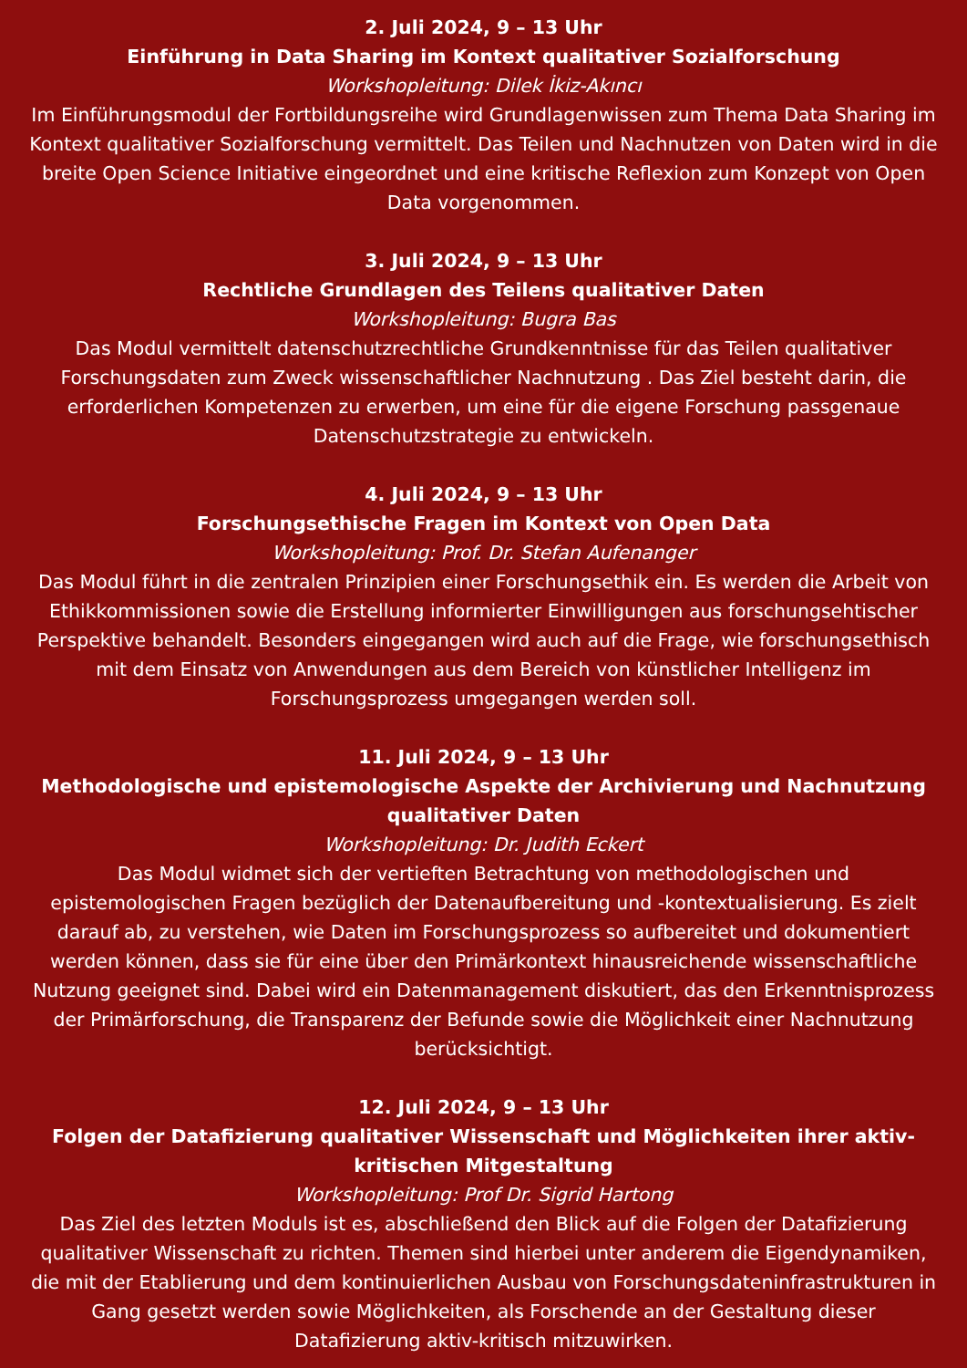2. Juli 2024, 9 – 13 Uhr
Einführung in Data Sharing im Kontext qualitativer Sozialforschung
Workshopleitung: Dilek İkiz-Akıncı
Im Einführungsmodul der Fortbildungsreihe wird Grundlagenwissen zum Thema Data Sharing im Kontext qualitativer Sozialforschung vermittelt. Das Teilen und Nachnutzen von Daten wird in die breite Open Science Initiative eingeordnet und eine kritische Reflexion zum Konzept von Open Data vorgenommen.
3. Juli 2024, 9 – 13 Uhr
Rechtliche Grundlagen des Teilens qualitativer Daten
Workshopleitung: Bugra Bas
Das Modul vermittelt datenschutzrechtliche Grundkenntnisse für das Teilen qualitativer Forschungsdaten zum Zweck wissenschaftlicher Nachnutzung . Das Ziel besteht darin, die erforderlichen Kompetenzen zu erwerben, um eine für die eigene Forschung passgenaue Datenschutzstrategie zu entwickeln.
4. Juli 2024, 9 – 13 Uhr
Forschungsethische Fragen im Kontext von Open Data
Workshopleitung: Prof. Dr. Stefan Aufenanger
Das Modul führt in die zentralen Prinzipien einer Forschungsethik ein. Es werden die Arbeit von Ethikkommissionen sowie die Erstellung informierter Einwilligungen aus forschungsehtischer Perspektive behandelt. Besonders eingegangen wird auch auf die Frage, wie forschungsethisch mit dem Einsatz von Anwendungen aus dem Bereich von künstlicher Intelligenz im Forschungsprozess umgegangen werden soll.
11. Juli 2024, 9 – 13 Uhr
Methodologische und epistemologische Aspekte der Archivierung und Nachnutzung qualitativer Daten
Workshopleitung: Dr. Judith Eckert
Das Modul widmet sich der vertieften Betrachtung von methodologischen und epistemologischen Fragen bezüglich der Datenaufbereitung und -kontextualisierung. Es zielt darauf ab, zu verstehen, wie Daten im Forschungsprozess so aufbereitet und dokumentiert werden können, dass sie für eine über den Primärkontext hinausreichende wissenschaftliche Nutzung geeignet sind. Dabei wird ein Datenmanagement diskutiert, das den Erkenntnisprozess der Primärforschung, die Transparenz der Befunde sowie die Möglichkeit einer Nachnutzung berücksichtigt.
12. Juli 2024, 9 – 13 Uhr
Folgen der Datafizierung qualitativer Wissenschaft und Möglichkeiten ihrer aktiv-kritischen Mitgestaltung
Workshopleitung: Prof Dr. Sigrid Hartong
Das Ziel des letzten Moduls ist es, abschließend den Blick auf die Folgen der Datafizierung qualitativer Wissenschaft zu richten. Themen sind hierbei unter anderem die Eigendynamiken, die mit der Etablierung und dem kontinuierlichen Ausbau von Forschungsdateninfrastrukturen in Gang gesetzt werden sowie Möglichkeiten, als Forschende an der Gestaltung dieser Datafizierung aktiv-kritisch mitzuwirken.